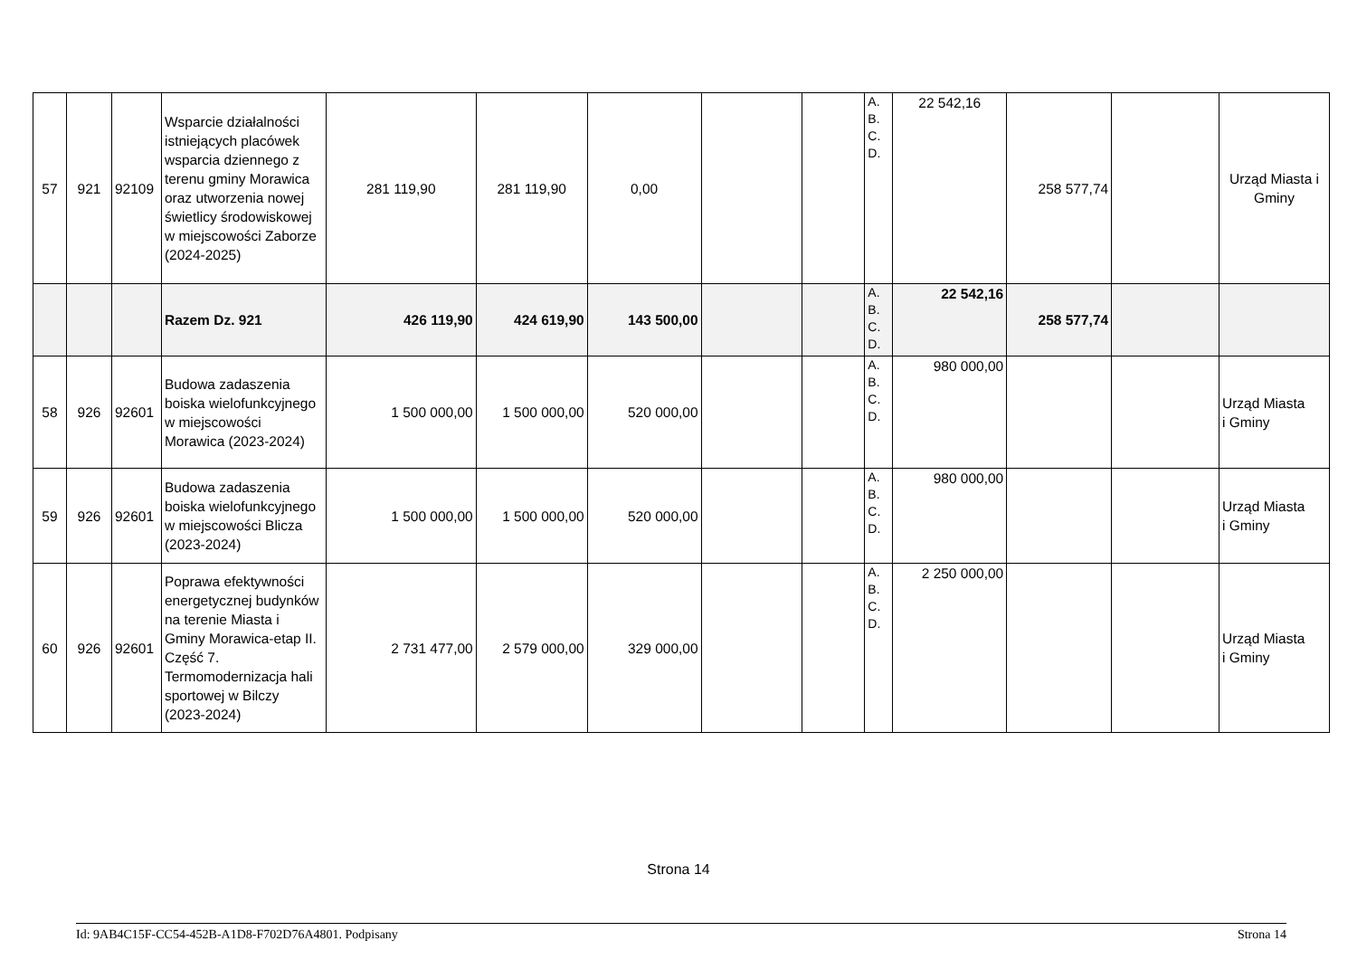| 57 | 921 | 92109 | Wsparcie działalności istniejących placówek wsparcia dziennego z terenu gminy Morawica oraz utworzenia nowej świetlicy środowiskowej w miejscowości Zaborze (2024-2025) | 281 119,90 | 281 119,90 | 0,00 | | | A. B. C. D. | 22 542,16 | 258 577,74 | | Urząd Miasta i Gminy |
| | | | Razem Dz. 921 | 426 119,90 | 424 619,90 | 143 500,00 | | | A. B. C. D. | 22 542,16 | 258 577,74 | | |
| 58 | 926 | 92601 | Budowa zadaszenia boiska wielofunkcyjnego w miejscowości Morawica (2023-2024) | 1 500 000,00 | 1 500 000,00 | 520 000,00 | | | A. B. C. D. | 980 000,00 | | | Urząd Miasta i Gminy |
| 59 | 926 | 92601 | Budowa zadaszenia boiska wielofunkcyjnego w miejscowości Blicza (2023-2024) | 1 500 000,00 | 1 500 000,00 | 520 000,00 | | | A. B. C. D. | 980 000,00 | | | Urząd Miasta i Gminy |
| 60 | 926 | 92601 | Poprawa efektywności energetycznej budynków na terenie Miasta i Gminy Morawica-etap II. Część 7. Termomodernizacja hali sportowej w Bilczy (2023-2024) | 2 731 477,00 | 2 579 000,00 | 329 000,00 | | | A. B. C. D. | 2 250 000,00 | | | Urząd Miasta i Gminy |
Strona 14
Id: 9AB4C15F-CC54-452B-A1D8-F702D76A4801. Podpisany Strona 14